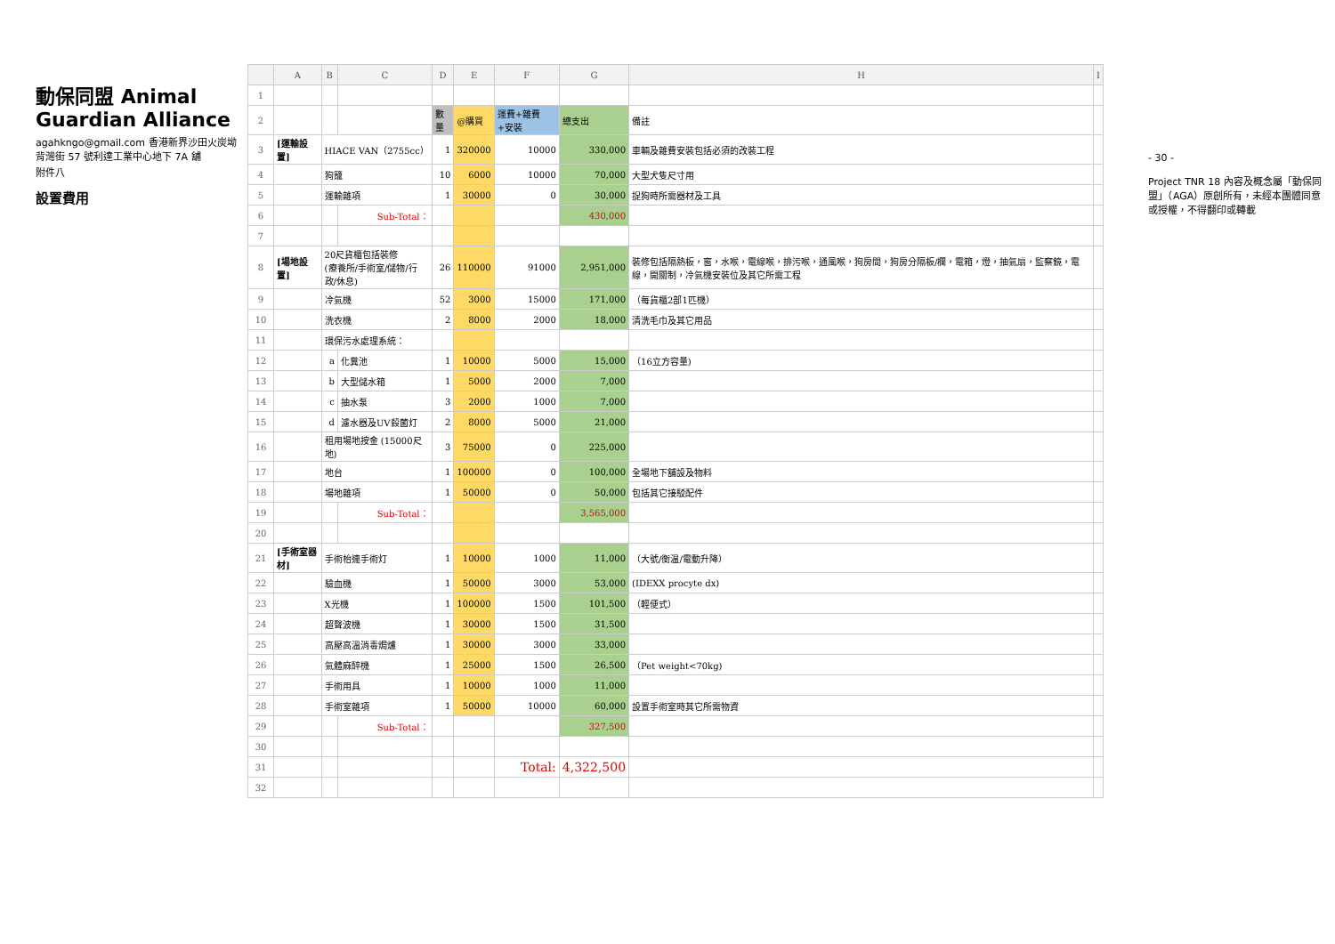動保同盟 Animal Guardian Alliance
agahkngo@gmail.com 香港新界沙田火炭坳背灣街 57 號利達工業中心地下 7A 舖
附件八
設置費用
| | A | B | C | D | E | F | G | H | I |
| --- | --- | --- | --- | --- | --- | --- | --- | --- | --- |
| 1 | | | | | | | | | |
| 2 | | | | 數量 | @購買 | 運費+雜費+安裝 | 總支出 | 備註 | |
| 3 | [運輸設置] | HIACE VAN（2755cc） | | 1 | 320000 | 10000 | 330,000 | 車輛及雜費安裝包括必須的改裝工程 | |
| 4 | | 狗籠 | | 10 | 6000 | 10000 | 70,000 | 大型犬隻尺寸用 | |
| 5 | | 運輸雜項 | | 1 | 30000 | 0 | 30,000 | 捉狗時所需器材及工具 | |
| 6 | | | Sub-Total： | | | | 430,000 | | |
| 7 | | | | | | | | | |
| 8 | [場地設置] | 20尺貨櫃包括裝修 (療養所/手術室/儲物/行政/休息) | | 26 | 110000 | 91000 | 2,951,000 | 裝修包括隔熱板，窗，水喉，電線喉，排污喉，通風喉，狗房間，狗房分隔板/欄，電箱，燈，抽氣扇，監察鏡，電線，開關制，冷氣機安裝位及其它所需工程 | |
| 9 | | 冷氣機 | | 52 | 3000 | 15000 | 171,000 | （每貨櫃2部1匹機） | |
| 10 | | 洗衣機 | | 2 | 8000 | 2000 | 18,000 | 清洗毛巾及其它用品 | |
| 11 | | 環保污水處理系統： | | | | | | | |
| 12 | | a | 化糞池 | 1 | 10000 | 5000 | 15,000 | （16立方容量) | |
| 13 | | b | 大型儲水箱 | 1 | 5000 | 2000 | 7,000 | | |
| 14 | | c | 抽水泵 | 3 | 2000 | 1000 | 7,000 | | |
| 15 | | d | 濾水器及UV殺菌灯 | 2 | 8000 | 5000 | 21,000 | | |
| 16 | | 租用場地按金 (15000尺地) | | 3 | 75000 | 0 | 225,000 | | |
| 17 | | 地台 | | 1 | 100000 | 0 | 100,000 | 全場地下舖設及物料 | |
| 18 | | 場地雜項 | | 1 | 50000 | 0 | 50,000 | 包括其它接駁配件 | |
| 19 | | | Sub-Total： | | | | 3,565,000 | | |
| 20 | | | | | | | | | |
| 21 | [手術室器材] | 手術枱連手術灯 | | 1 | 10000 | 1000 | 11,000 | （大號/衡温/電動升降） | |
| 22 | | 驗血機 | | 1 | 50000 | 3000 | 53,000 | (IDEXX procyte dx) | |
| 23 | | X光機 | | 1 | 100000 | 1500 | 101,500 | （輕便式） | |
| 24 | | 超聲波機 | | 1 | 30000 | 1500 | 31,500 | | |
| 25 | | 高壓高溫消毒焗爐 | | 1 | 30000 | 3000 | 33,000 | | |
| 26 | | 氣體麻醉機 | | 1 | 25000 | 1500 | 26,500 | （Pet weight<70kg) | |
| 27 | | 手術用具 | | 1 | 10000 | 1000 | 11,000 | | |
| 28 | | 手術室雜項 | | 1 | 50000 | 10000 | 60,000 | 設置手術室時其它所需物資 | |
| 29 | | | Sub-Total： | | | | 327,500 | | |
| 30 | | | | | | | | | |
| 31 | | | | | | Total: | 4,322,500 | | |
| 32 | | | | | | | | | |
- 30 -
Project TNR 18 內容及概念屬「動保同盟」（AGA）原創所有，未經本團體同意或授權，不得翻印或轉載